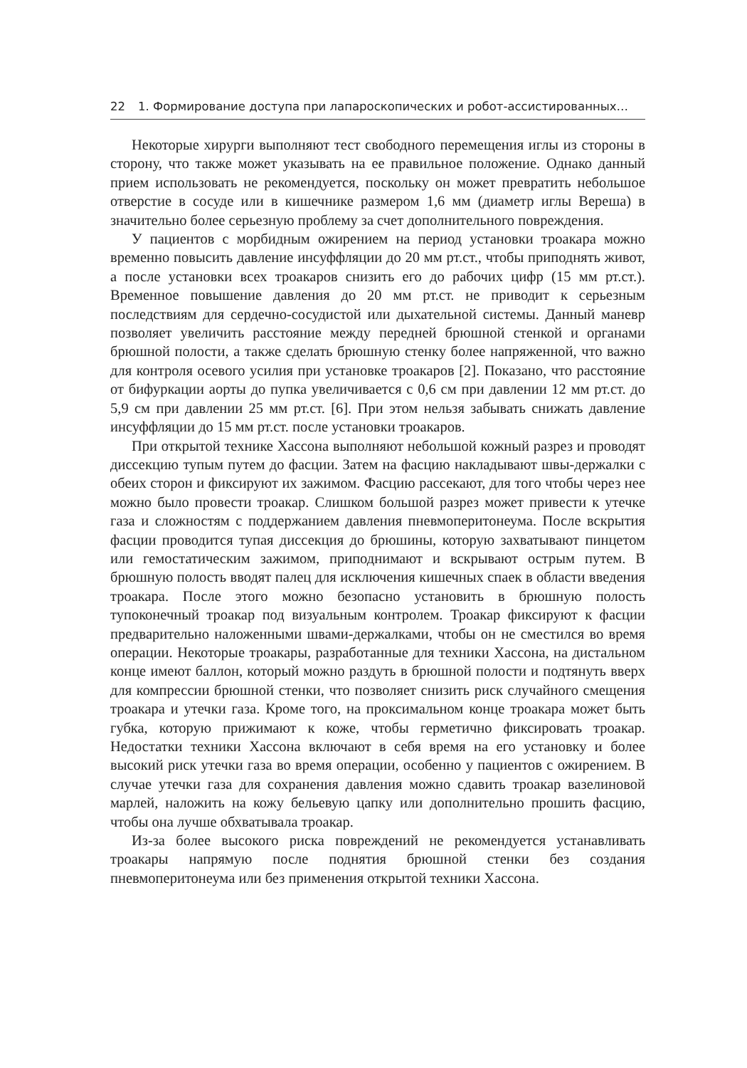22 1. Формирование доступа при лапароскопических и робот-ассистированных…
Некоторые хирурги выполняют тест свободного перемещения иглы из стороны в сторону, что также может указывать на ее правильное положение. Однако данный прием использовать не рекомендуется, поскольку он может превратить небольшое отверстие в сосуде или в кишечнике размером 1,6 мм (диаметр иглы Вереша) в значительно более серьезную проблему за счет дополнительного повреждения.
У пациентов с морбидным ожирением на период установки троакара можно временно повысить давление инсуффляции до 20 мм рт.ст., чтобы приподнять живот, а после установки всех троакаров снизить его до рабочих цифр (15 мм рт.ст.). Временное повышение давления до 20 мм рт.ст. не приводит к серьезным последствиям для сердечно-сосудистой или дыхательной системы. Данный маневр позволяет увеличить расстояние между передней брюшной стенкой и органами брюшной полости, а также сделать брюшную стенку более напряженной, что важно для контроля осевого усилия при установке троакаров [2]. Показано, что расстояние от бифуркации аорты до пупка увеличивается с 0,6 см при давлении 12 мм рт.ст. до 5,9 см при давлении 25 мм рт.ст. [6]. При этом нельзя забывать снижать давление инсуффляции до 15 мм рт.ст. после установки троакаров.
При открытой технике Хассона выполняют небольшой кожный разрез и проводят диссекцию тупым путем до фасции. Затем на фасцию накладывают швы-держалки с обеих сторон и фиксируют их зажимом. Фасцию рассекают, для того чтобы через нее можно было провести троакар. Слишком большой разрез может привести к утечке газа и сложностям с поддержанием давления пневмоперитонеума. После вскрытия фасции проводится тупая диссекция до брюшины, которую захватывают пинцетом или гемостатическим зажимом, приподнимают и вскрывают острым путем. В брюшную полость вводят палец для исключения кишечных спаек в области введения троакара. После этого можно безопасно установить в брюшную полость тупоконечный троакар под визуальным контролем. Троакар фиксируют к фасции предварительно наложенными швами-держалками, чтобы он не сместился во время операции. Некоторые троакары, разработанные для техники Хассона, на дистальном конце имеют баллон, который можно раздуть в брюшной полости и подтянуть вверх для компрессии брюшной стенки, что позволяет снизить риск случайного смещения троакара и утечки газа. Кроме того, на проксимальном конце троакара может быть губка, которую прижимают к коже, чтобы герметично фиксировать троакар. Недостатки техники Хассона включают в себя время на его установку и более высокий риск утечки газа во время операции, особенно у пациентов с ожирением. В случае утечки газа для сохранения давления можно сдавить троакар вазелиновой марлей, наложить на кожу бельевую цапку или дополнительно прошить фасцию, чтобы она лучше обхватывала троакар.
Из-за более высокого риска повреждений не рекомендуется устанавливать троакары напрямую после поднятия брюшной стенки без создания пневмоперитонеума или без применения открытой техники Хассона.